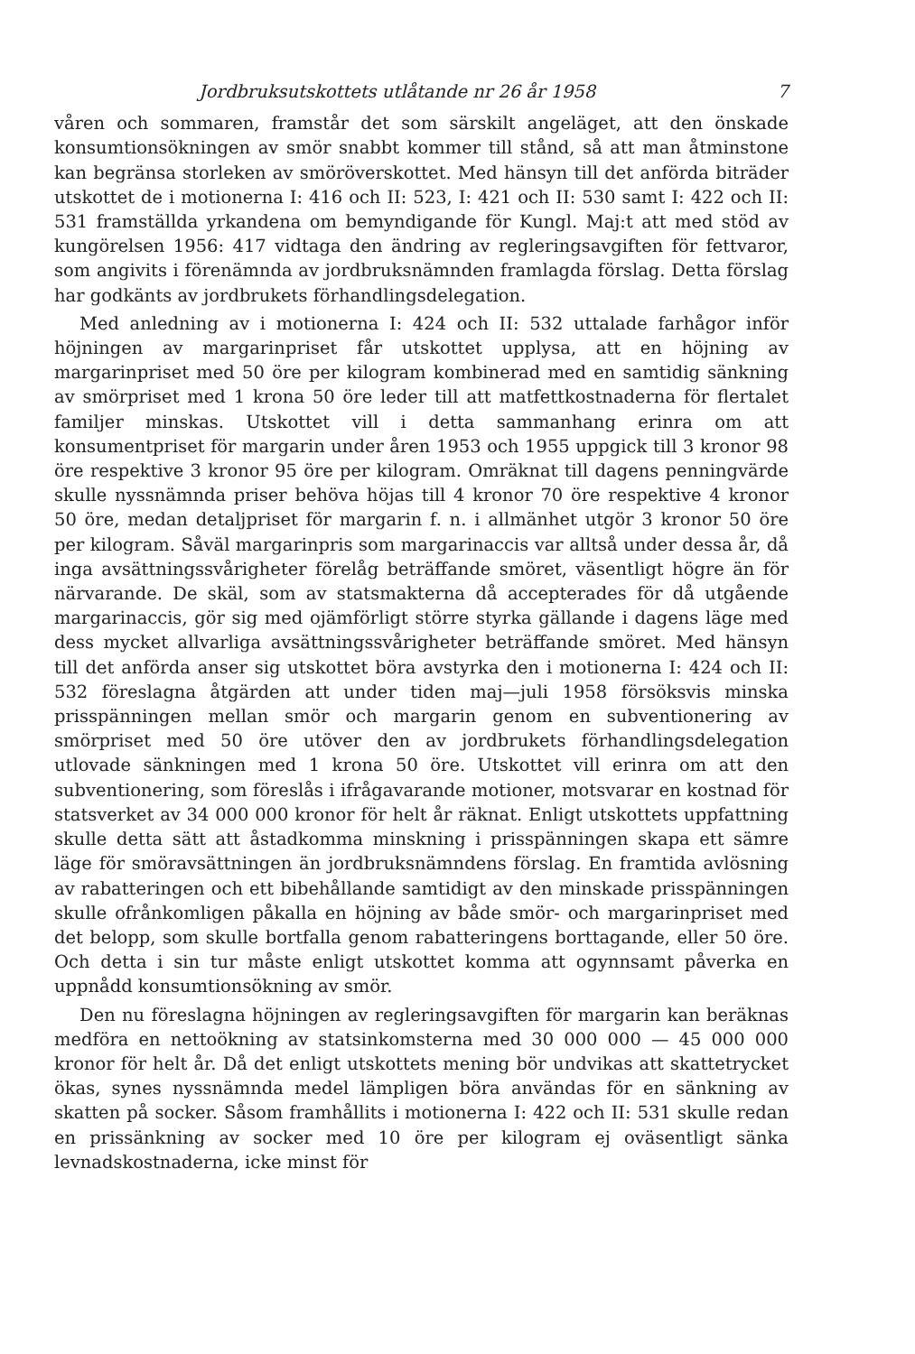Jordbruksutskottets utlåtande nr 26 år 1958 7
våren och sommaren, framstår det som särskilt angeläget, att den önskade konsumtionsökningen av smör snabbt kommer till stånd, så att man åtminstone kan begränsa storleken av smöröverskottet. Med hänsyn till det anförda biträder utskottet de i motionerna I: 416 och II: 523, I: 421 och II: 530 samt I: 422 och II: 531 framställda yrkandena om bemyndigande för Kungl. Maj:t att med stöd av kungörelsen 1956: 417 vidtaga den ändring av regleringsavgiften för fettvaror, som angivits i förenämnda av jordbruksnämnden framlagda förslag. Detta förslag har godkänts av jordbrukets förhandlingsdelegation.
Med anledning av i motionerna I: 424 och II: 532 uttalade farhågor inför höjningen av margarinpriset får utskottet upplysa, att en höjning av margarinpriset med 50 öre per kilogram kombinerad med en samtidig sänkning av smörpriset med 1 krona 50 öre leder till att matfettkostnaderna för flertalet familjer minskas. Utskottet vill i detta sammanhang erinra om att konsumentpriset för margarin under åren 1953 och 1955 uppgick till 3 kronor 98 öre respektive 3 kronor 95 öre per kilogram. Omräknat till dagens penningvärde skulle nyssnämnda priser behöva höjas till 4 kronor 70 öre respektive 4 kronor 50 öre, medan detaljpriset för margarin f. n. i allmänhet utgör 3 kronor 50 öre per kilogram. Såväl margarinpris som margarinaccis var alltså under dessa år, då inga avsättningssvårigheter förelåg beträffande smöret, väsentligt högre än för närvarande. De skäl, som av statsmakterna då accepterades för då utgående margarinaccis, gör sig med ojämförligt större styrka gällande i dagens läge med dess mycket allvarliga avsättningssvårigheter beträffande smöret. Med hänsyn till det anförda anser sig utskottet böra avstyrka den i motionerna I: 424 och II: 532 föreslagna åtgärden att under tiden maj—juli 1958 försöksvis minska prisspänningen mellan smör och margarin genom en subventionering av smörpriset med 50 öre utöver den av jordbrukets förhandlingsdelegation utlovade sänkningen med 1 krona 50 öre. Utskottet vill erinra om att den subventionering, som föreslås i ifrågavarande motioner, motsvarar en kostnad för statsverket av 34 000 000 kronor för helt år räknat. Enligt utskottets uppfattning skulle detta sätt att åstadkomma minskning i prisspänningen skapa ett sämre läge för smöravsättningen än jordbruksnämndens förslag. En framtida avlösning av rabatteringen och ett bibehållande samtidigt av den minskade prisspänningen skulle ofrånkomligen påkalla en höjning av både smör- och margarinpriset med det belopp, som skulle bortfalla genom rabatteringens borttagande, eller 50 öre. Och detta i sin tur måste enligt utskottet komma att ogynnsamt påverka en uppnådd konsumtionsökning av smör.
Den nu föreslagna höjningen av regleringsavgiften för margarin kan beräknas medföra en nettoökning av statsinkomsterna med 30 000 000 — 45 000 000 kronor för helt år. Då det enligt utskottets mening bör undvikas att skattetrycket ökas, synes nyssnämnda medel lämpligen böra användas för en sänkning av skatten på socker. Såsom framhållits i motionerna I: 422 och II: 531 skulle redan en prissänkning av socker med 10 öre per kilogram ej oväsentligt sänka levnadskostnaderna, icke minst för